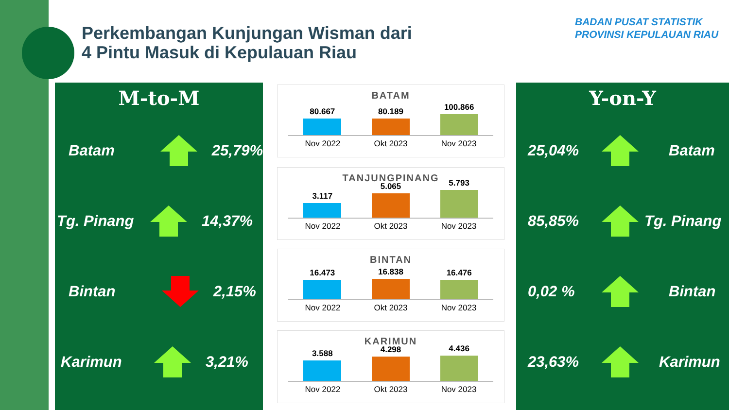Perkembangan Kunjungan Wisman dari
4 Pintu Masuk di Kepulauan Riau
BADAN PUSAT STATISTIK
PROVINSI KEPULAUAN RIAU
M-to-M
Batam 25,79%
Tg. Pinang 14,37%
Bintan 2,15%
Karimun 3,21%
BATAM
80.667
80.189
100.866
Nov 2022 Okt 2023 Nov 2023
TANJUNGPINANG
3.117
5.065
5.793
Nov 2022 Okt 2023 Nov 2023
BINTAN
16.473
16.838
16.476
Nov 2022 Okt 2023 Nov 2023
KARIMUN
3.588
4.298
4.436
Nov 2022 Okt 2023 Nov 2023
Y-on-Y
25,04% Batam
85,85% Tg. Pinang
0,02 % Bintan
23,63% Karimun